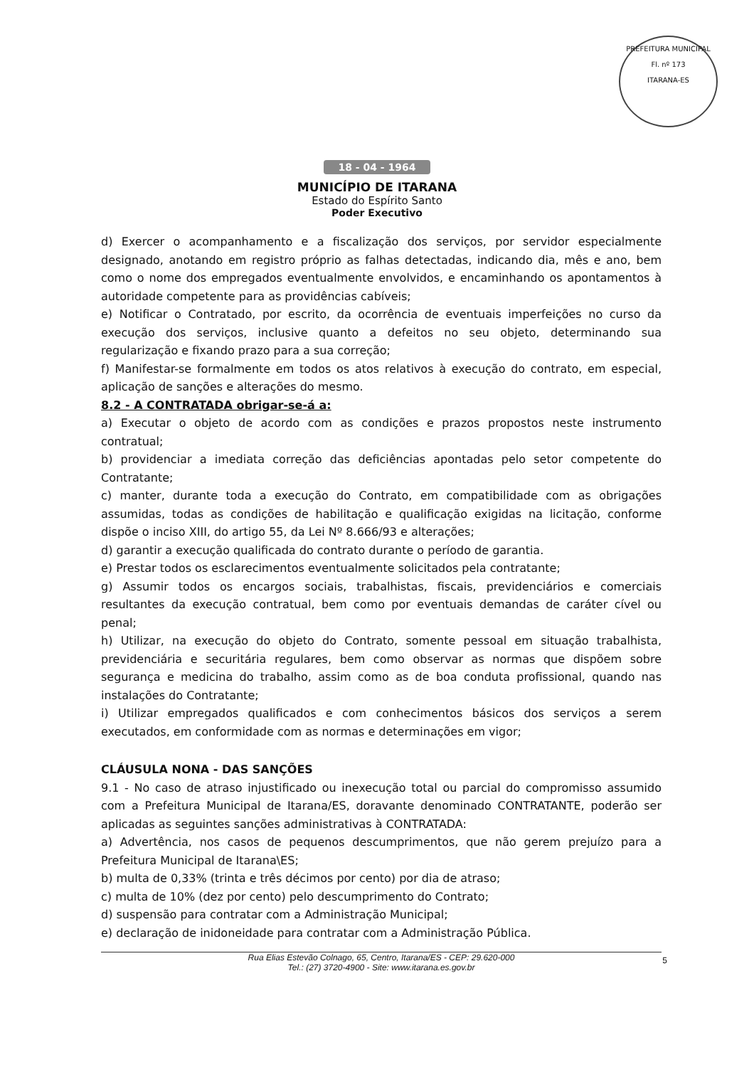PREFEITURA MUNICIPAL
Fl. nº 173
ITARANA-ES
18 - 04 - 1964
MUNICÍPIO DE ITARANA
Estado do Espírito Santo
Poder Executivo
d) Exercer o acompanhamento e a fiscalização dos serviços, por servidor especialmente designado, anotando em registro próprio as falhas detectadas, indicando dia, mês e ano, bem como o nome dos empregados eventualmente envolvidos, e encaminhando os apontamentos à autoridade competente para as providências cabíveis;
e) Notificar o Contratado, por escrito, da ocorrência de eventuais imperfeições no curso da execução dos serviços, inclusive quanto a defeitos no seu objeto, determinando sua regularização e fixando prazo para a sua correção;
f) Manifestar-se formalmente em todos os atos relativos à execução do contrato, em especial, aplicação de sanções e alterações do mesmo.
8.2 - A CONTRATADA obrigar-se-á a:
a) Executar o objeto de acordo com as condições e prazos propostos neste instrumento contratual;
b) providenciar a imediata correção das deficiências apontadas pelo setor competente do Contratante;
c) manter, durante toda a execução do Contrato, em compatibilidade com as obrigações assumidas, todas as condições de habilitação e qualificação exigidas na licitação, conforme dispõe o inciso XIII, do artigo 55, da Lei Nº 8.666/93 e alterações;
d) garantir a execução qualificada do contrato durante o período de garantia.
e) Prestar todos os esclarecimentos eventualmente solicitados pela contratante;
g) Assumir todos os encargos sociais, trabalhistas, fiscais, previdenciários e comerciais resultantes da execução contratual, bem como por eventuais demandas de caráter cível ou penal;
h) Utilizar, na execução do objeto do Contrato, somente pessoal em situação trabalhista, previdenciária e securitária regulares, bem como observar as normas que dispõem sobre segurança e medicina do trabalho, assim como as de boa conduta profissional, quando nas instalações do Contratante;
i) Utilizar empregados qualificados e com conhecimentos básicos dos serviços a serem executados, em conformidade com as normas e determinações em vigor;
CLÁUSULA NONA - DAS SANÇÕES
9.1 - No caso de atraso injustificado ou inexecução total ou parcial do compromisso assumido com a Prefeitura Municipal de Itarana/ES, doravante denominado CONTRATANTE, poderão ser aplicadas as seguintes sanções administrativas à CONTRATADA:
a) Advertência, nos casos de pequenos descumprimentos, que não gerem prejuízo para a Prefeitura Municipal de Itarana\ES;
b) multa de 0,33% (trinta e três décimos por cento) por dia de atraso;
c) multa de 10% (dez por cento) pelo descumprimento do Contrato;
d) suspensão para contratar com a Administração Municipal;
e) declaração de inidoneidade para contratar com a Administração Pública.
Rua Elias Estevão Colnago, 65, Centro, Itarana/ES - CEP: 29.620-000
Tel.: (27) 3720-4900 - Site: www.itarana.es.gov.br
5